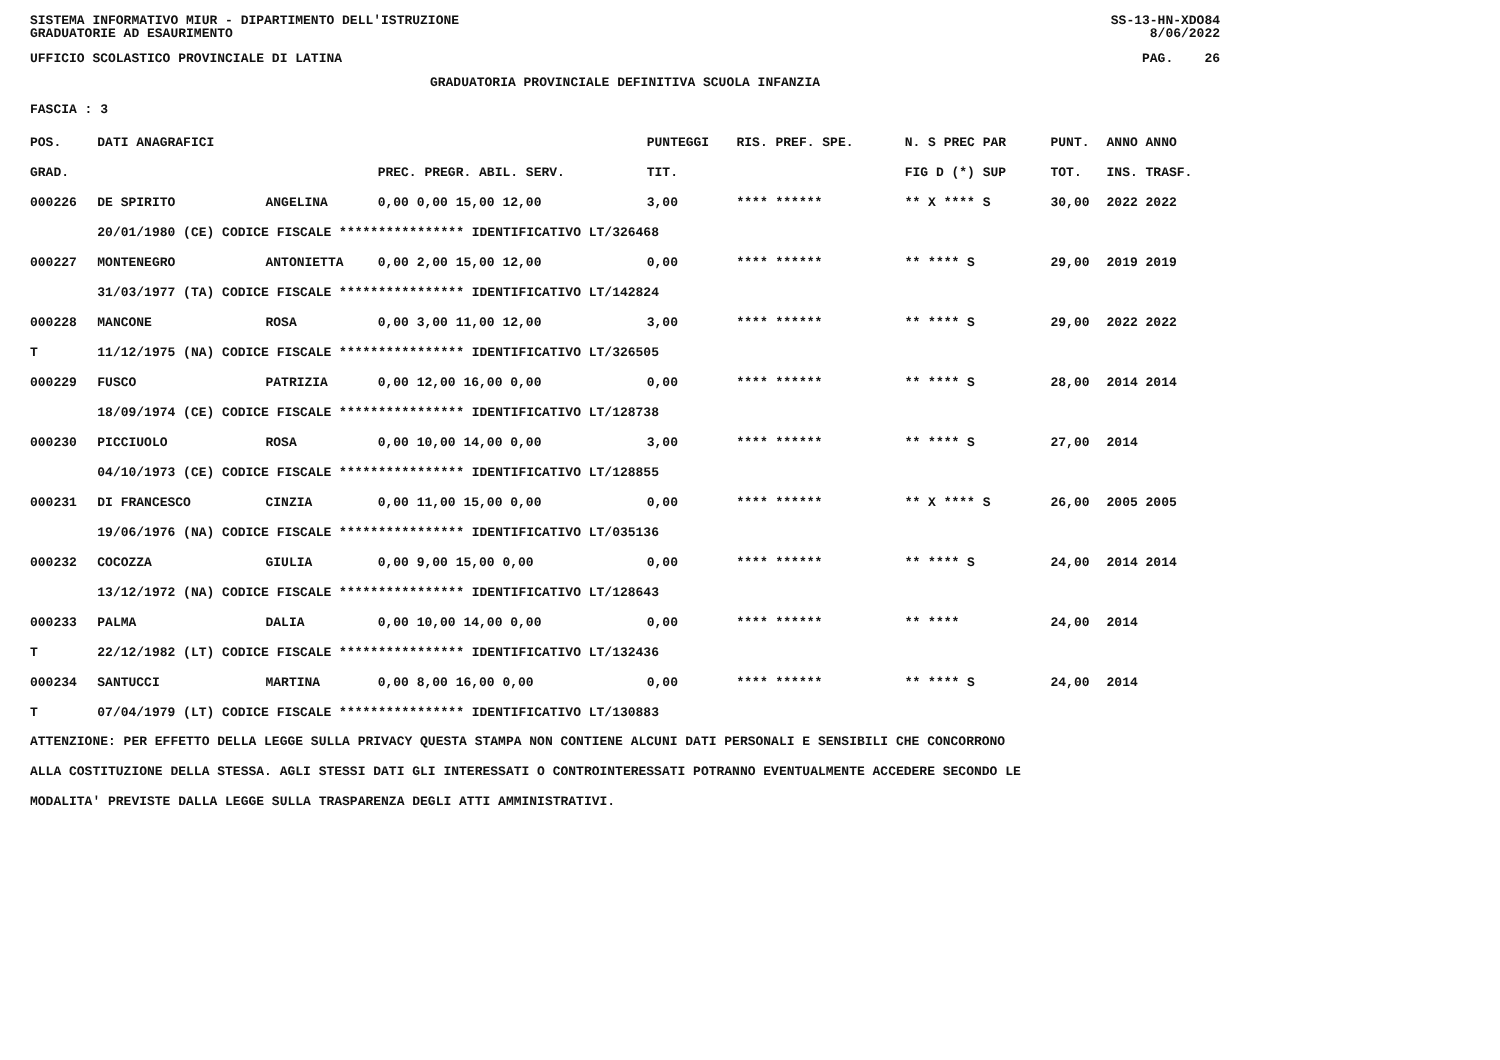SISTEMA INFORMATIVO MIUR - DIPARTIMENTO DELL'ISTRUZIONE SS-13-HN-XDO84
GRADUATORIE AD ESAURIMENTO 8/06/2022
UFFICIO SCOLASTICO PROVINCIALE DI LATINA PAG. 26
GRADUATORIA PROVINCIALE DEFINITIVA SCUOLA INFANZIA
FASCIA : 3
| POS. | DATI ANAGRAFICI | | | PUNTEGGI | RIS. PREF. SPE. | N. S PREC PAR | PUNT. | ANNO ANNO |
| --- | --- | --- | --- | --- | --- | --- | --- | --- |
| GRAD. | | | PREC. PREGR. ABIL. SERV. | TIT. | | FIG D (*) SUP | TOT. | INS. TRASF. |
| 000226 | DE SPIRITO | ANGELINA | 0,00 0,00 15,00 12,00 | 3,00 | **** ****** | ** X **** S | 30,00 | 2022 2022 |
| | 20/01/1980 (CE) CODICE FISCALE **************** IDENTIFICATIVO LT/326468 | | | | | | | |
| 000227 | MONTENEGRO | ANTONIETTA | 0,00 2,00 15,00 12,00 | 0,00 | **** ****** | ** **** S | 29,00 | 2019 2019 |
| | 31/03/1977 (TA) CODICE FISCALE **************** IDENTIFICATIVO LT/142824 | | | | | | | |
| 000228 | MANCONE | ROSA | 0,00 3,00 11,00 12,00 | 3,00 | **** ****** | ** **** S | 29,00 | 2022 2022 |
| T | 11/12/1975 (NA) CODICE FISCALE **************** IDENTIFICATIVO LT/326505 | | | | | | | |
| 000229 | FUSCO | PATRIZIA | 0,00 12,00 16,00 0,00 | 0,00 | **** ****** | ** **** S | 28,00 | 2014 2014 |
| | 18/09/1974 (CE) CODICE FISCALE **************** IDENTIFICATIVO LT/128738 | | | | | | | |
| 000230 | PICCIUOLO | ROSA | 0,00 10,00 14,00 0,00 | 3,00 | **** ****** | ** **** S | 27,00 | 2014 |
| | 04/10/1973 (CE) CODICE FISCALE **************** IDENTIFICATIVO LT/128855 | | | | | | | |
| 000231 | DI FRANCESCO | CINZIA | 0,00 11,00 15,00 0,00 | 0,00 | **** ****** | ** X **** S | 26,00 | 2005 2005 |
| | 19/06/1976 (NA) CODICE FISCALE **************** IDENTIFICATIVO LT/035136 | | | | | | | |
| 000232 | COCOZZA | GIULIA | 0,00 9,00 15,00 0,00 | 0,00 | **** ****** | ** **** S | 24,00 | 2014 2014 |
| | 13/12/1972 (NA) CODICE FISCALE **************** IDENTIFICATIVO LT/128643 | | | | | | | |
| 000233 | PALMA | DALIA | 0,00 10,00 14,00 0,00 | 0,00 | **** ****** | ** **** | 24,00 | 2014 |
| T | 22/12/1982 (LT) CODICE FISCALE **************** IDENTIFICATIVO LT/132436 | | | | | | | |
| 000234 | SANTUCCI | MARTINA | 0,00 8,00 16,00 0,00 | 0,00 | **** ****** | ** **** S | 24,00 | 2014 |
| T | 07/04/1979 (LT) CODICE FISCALE **************** IDENTIFICATIVO LT/130883 | | | | | | | |
ATTENZIONE: PER EFFETTO DELLA LEGGE SULLA PRIVACY QUESTA STAMPA NON CONTIENE ALCUNI DATI PERSONALI E SENSIBILI CHE CONCORRONO
ALLA COSTITUZIONE DELLA STESSA. AGLI STESSI DATI GLI INTERESSATI O CONTROINTERESSATI POTRANNO EVENTUALMENTE ACCEDERE SECONDO LE
MODALITA' PREVISTE DALLA LEGGE SULLA TRASPARENZA DEGLI ATTI AMMINISTRATIVI.